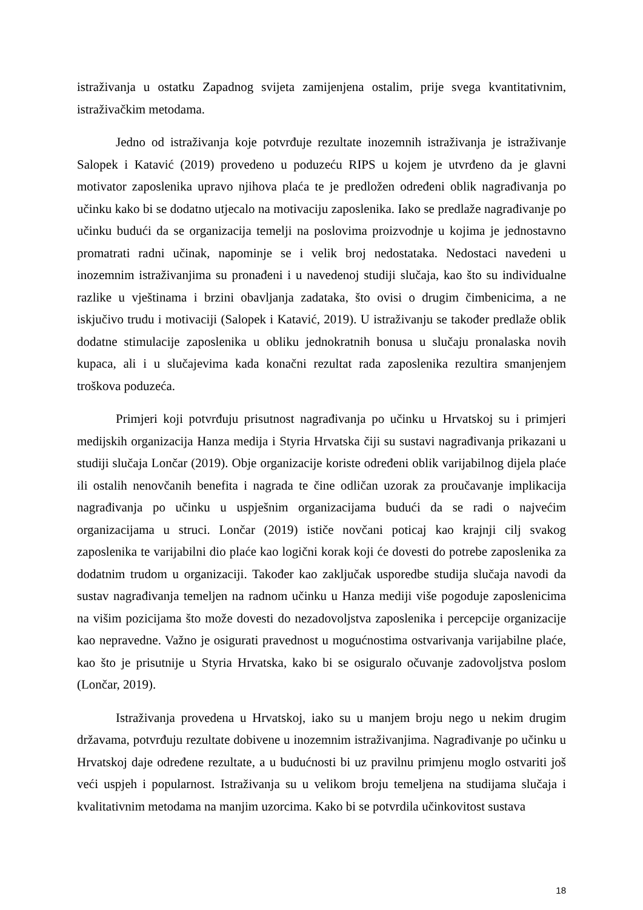istraživanja u ostatku Zapadnog svijeta zamijenjena ostalim, prije svega kvantitativnim, istraživačkim metodama.
Jedno od istraživanja koje potvrđuje rezultate inozemnih istraživanja je istraživanje Salopek i Katavić (2019) provedeno u poduzeću RIPS u kojem je utvrđeno da je glavni motivator zaposlenika upravo njihova plaća te je predložen određeni oblik nagrađivanja po učinku kako bi se dodatno utjecalo na motivaciju zaposlenika. Iako se predlaže nagrađivanje po učinku budući da se organizacija temelji na poslovima proizvodnje u kojima je jednostavno promatrati radni učinak, napominje se i velik broj nedostataka. Nedostaci navedeni u inozemnim istraživanjima su pronađeni i u navedenoj studiji slučaja, kao što su individualne razlike u vještinama i brzini obavljanja zadataka, što ovisi o drugim čimbenicima, a ne iskjučivo trudu i motivaciji (Salopek i Katavić, 2019). U istraživanju se također predlaže oblik dodatne stimulacije zaposlenika u obliku jednokratnih bonusa u slučaju pronalaska novih kupaca, ali i u slučajevima kada konačni rezultat rada zaposlenika rezultira smanjenjem troškova poduzeća.
Primjeri koji potvrđuju prisutnost nagrađivanja po učinku u Hrvatskoj su i primjeri medijskih organizacija Hanza medija i Styria Hrvatska čiji su sustavi nagrađivanja prikazani u studiji slučaja Lončar (2019). Obje organizacije koriste određeni oblik varijabilnog dijela plaće ili ostalih nenovčanih benefita i nagrada te čine odličan uzorak za proučavanje implikacija nagrađivanja po učinku u uspješnim organizacijama budući da se radi o najvećim organizacijama u struci. Lončar (2019) ističe novčani poticaj kao krajnji cilj svakog zaposlenika te varijabilni dio plaće kao logični korak koji će dovesti do potrebe zaposlenika za dodatnim trudom u organizaciji. Također kao zaključak usporedbe studija slučaja navodi da sustav nagrađivanja temeljen na radnom učinku u Hanza mediji više pogoduje zaposlenicima na višim pozicijama što može dovesti do nezadovoljstva zaposlenika i percepcije organizacije kao nepravedne. Važno je osigurati pravednost u mogućnostima ostvarivanja varijabilne plaće, kao što je prisutnije u Styria Hrvatska, kako bi se osiguralo očuvanje zadovoljstva poslom (Lončar, 2019).
Istraživanja provedena u Hrvatskoj, iako su u manjem broju nego u nekim drugim državama, potvrđuju rezultate dobivene u inozemnim istraživanjima. Nagrađivanje po učinku u Hrvatskoj daje određene rezultate, a u budućnosti bi uz pravilnu primjenu moglo ostvariti još veći uspjeh i popularnost. Istraživanja su u velikom broju temeljena na studijama slučaja i kvalitativnim metodama na manjim uzorcima. Kako bi se potvrdila učinkovitost sustava
18